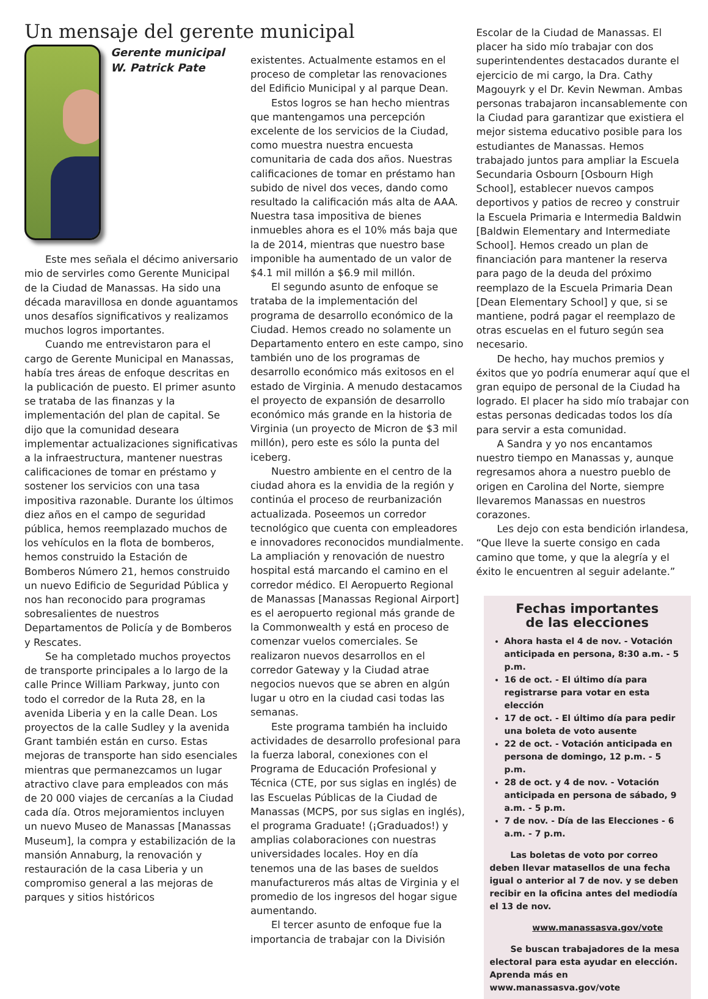Un mensaje del gerente municipal
Gerente municipal W. Patrick Pate
Este mes señala el décimo aniversario mio de servirles como Gerente Municipal de la Ciudad de Manassas. Ha sido una década maravillosa en donde aguantamos unos desafíos significativos y realizamos muchos logros importantes.
Cuando me entrevistaron para el cargo de Gerente Municipal en Manassas, había tres áreas de enfoque descritas en la publicación de puesto. El primer asunto se trataba de las finanzas y la implementación del plan de capital. Se dijo que la comunidad deseara implementar actualizaciones significativas a la infraestructura, mantener nuestras calificaciones de tomar en préstamo y sostener los servicios con una tasa impositiva razonable. Durante los últimos diez años en el campo de seguridad pública, hemos reemplazado muchos de los vehículos en la flota de bomberos, hemos construido la Estación de Bomberos Número 21, hemos construido un nuevo Edificio de Seguridad Pública y nos han reconocido para programas sobresalientes de nuestros Departamentos de Policía y de Bomberos y Rescates.
Se ha completado muchos proyectos de transporte principales a lo largo de la calle Prince William Parkway, junto con todo el corredor de la Ruta 28, en la avenida Liberia y en la calle Dean. Los proyectos de la calle Sudley y la avenida Grant también están en curso. Estas mejoras de transporte han sido esenciales mientras que permanezcamos un lugar atractivo clave para empleados con más de 20 000 viajes de cercanías a la Ciudad cada día. Otros mejoramientos incluyen un nuevo Museo de Manassas [Manassas Museum], la compra y estabilización de la mansión Annaburg, la renovación y restauración de la casa Liberia y un compromiso general a las mejoras de parques y sitios históricos
existentes. Actualmente estamos en el proceso de completar las renovaciones del Edificio Municipal y al parque Dean.
Estos logros se han hecho mientras que mantengamos una percepción excelente de los servicios de la Ciudad, como muestra nuestra encuesta comunitaria de cada dos años. Nuestras calificaciones de tomar en préstamo han subido de nivel dos veces, dando como resultado la calificación más alta de AAA. Nuestra tasa impositiva de bienes inmuebles ahora es el 10% más baja que la de 2014, mientras que nuestro base imponible ha aumentado de un valor de $4.1 mil millón a $6.9 mil millón.
El segundo asunto de enfoque se trataba de la implementación del programa de desarrollo económico de la Ciudad. Hemos creado no solamente un Departamento entero en este campo, sino también uno de los programas de desarrollo económico más exitosos en el estado de Virginia. A menudo destacamos el proyecto de expansión de desarrollo económico más grande en la historia de Virginia (un proyecto de Micron de $3 mil millón), pero este es sólo la punta del iceberg.
Nuestro ambiente en el centro de la ciudad ahora es la envidia de la región y continúa el proceso de reurbanización actualizada. Poseemos un corredor tecnológico que cuenta con empleadores e innovadores reconocidos mundialmente. La ampliación y renovación de nuestro hospital está marcando el camino en el corredor médico. El Aeropuerto Regional de Manassas [Manassas Regional Airport] es el aeropuerto regional más grande de la Commonwealth y está en proceso de comenzar vuelos comerciales. Se realizaron nuevos desarrollos en el corredor Gateway y la Ciudad atrae negocios nuevos que se abren en algún lugar u otro en la ciudad casi todas las semanas.
Este programa también ha incluido actividades de desarrollo profesional para la fuerza laboral, conexiones con el Programa de Educación Profesional y Técnica (CTE, por sus siglas en inglés) de las Escuelas Públicas de la Ciudad de Manassas (MCPS, por sus siglas en inglés), el programa Graduate! (¡Graduados!) y amplias colaboraciones con nuestras universidades locales. Hoy en día tenemos una de las bases de sueldos manufactureros más altas de Virginia y el promedio de los ingresos del hogar sigue aumentando.
El tercer asunto de enfoque fue la importancia de trabajar con la División
Escolar de la Ciudad de Manassas. El placer ha sido mío trabajar con dos superintendentes destacados durante el ejercicio de mi cargo, la Dra. Cathy Magouyrk y el Dr. Kevin Newman. Ambas personas trabajaron incansablemente con la Ciudad para garantizar que existiera el mejor sistema educativo posible para los estudiantes de Manassas. Hemos trabajado juntos para ampliar la Escuela Secundaria Osbourn [Osbourn High School], establecer nuevos campos deportivos y patios de recreo y construir la Escuela Primaria e Intermedia Baldwin [Baldwin Elementary and Intermediate School]. Hemos creado un plan de financiación para mantener la reserva para pago de la deuda del próximo reemplazo de la Escuela Primaria Dean [Dean Elementary School] y que, si se mantiene, podrá pagar el reemplazo de otras escuelas en el futuro según sea necesario.
De hecho, hay muchos premios y éxitos que yo podría enumerar aquí que el gran equipo de personal de la Ciudad ha logrado. El placer ha sido mío trabajar con estas personas dedicadas todos los día para servir a esta comunidad.
A Sandra y yo nos encantamos nuestro tiempo en Manassas y, aunque regresamos ahora a nuestro pueblo de origen en Carolina del Norte, siempre llevaremos Manassas en nuestros corazones.
Les dejo con esta bendición irlandesa, “Que lleve la suerte consigo en cada camino que tome, y que la alegría y el éxito le encuentren al seguir adelante.”
Fechas importantes
de las elecciones
Ahora hasta el 4 de nov. - Votación anticipada en persona, 8:30 a.m. - 5 p.m.
16 de oct. - El último día para registrarse para votar en esta elección
17 de oct. - El último día para pedir una boleta de voto ausente
22 de oct. - Votación anticipada en persona de domingo, 12 p.m. - 5 p.m.
28 de oct. y 4 de nov. - Votación anticipada en persona de sábado, 9 a.m. - 5 p.m.
7 de nov. - Día de las Elecciones - 6 a.m. - 7 p.m.
Las boletas de voto por correo deben llevar matasellos de una fecha igual o anterior al 7 de nov. y se deben recibir en la oficina antes del mediodía el 13 de nov.
www.manassasva.gov/vote
Se buscan trabajadores de la mesa electoral para esta ayudar en elección. Aprenda más en www.manassasva.gov/vote